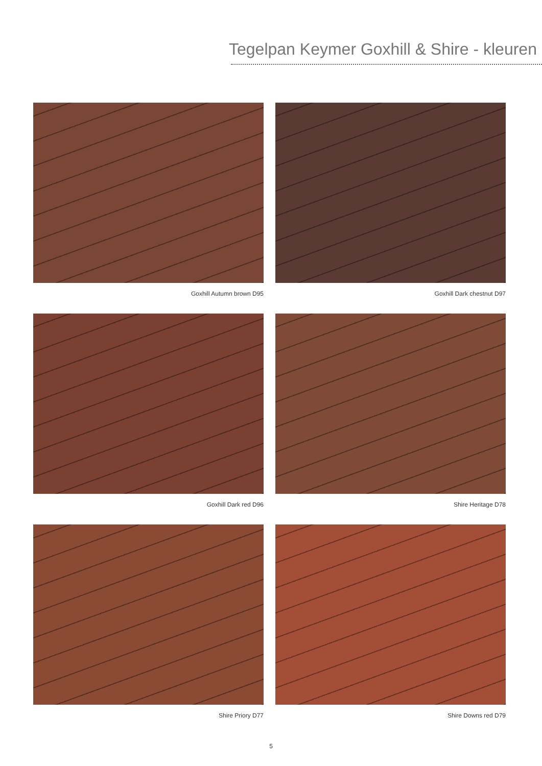Tegelpan Keymer Goxhill & Shire - kleuren
Goxhill Autumn brown D95
Goxhill Dark chestnut D97
Goxhill Dark red D96
Shire Heritage D78
Shire Priory D77
Shire Downs red D79
5